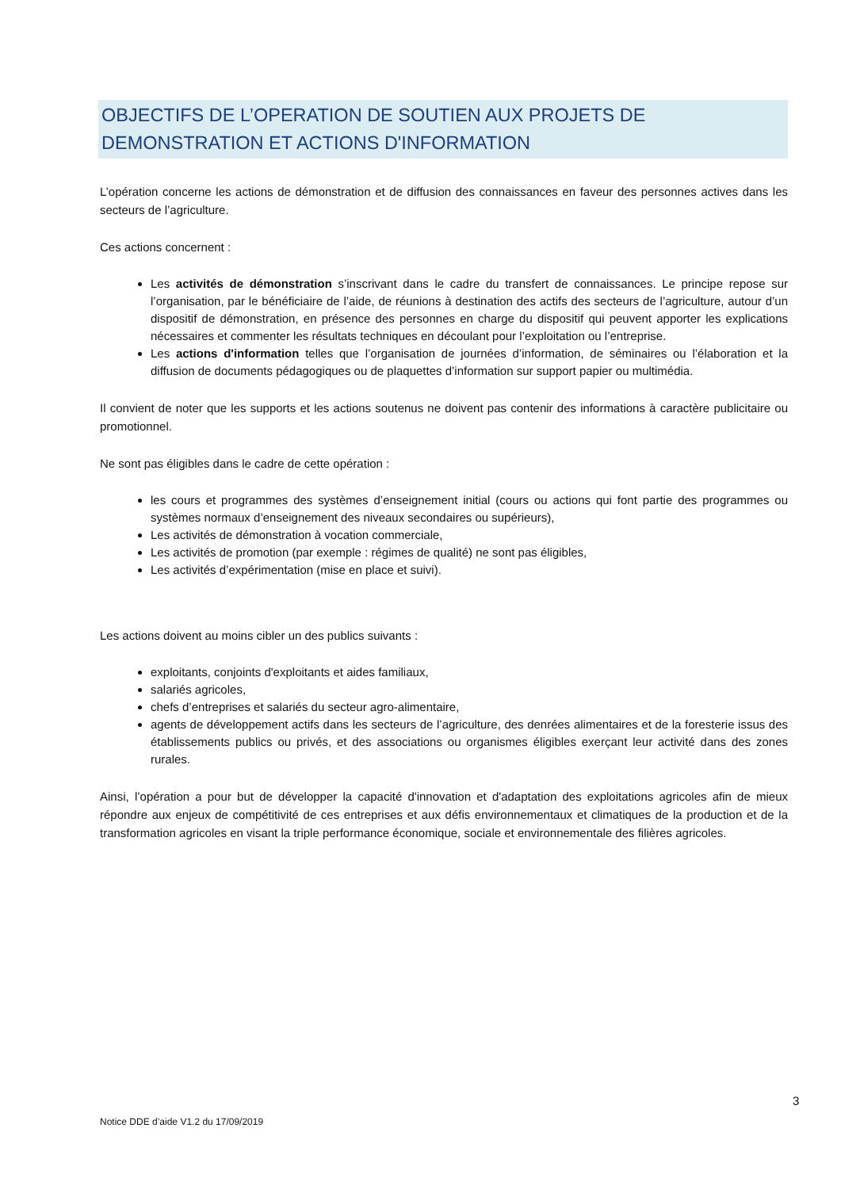OBJECTIFS DE L’OPERATION DE SOUTIEN AUX PROJETS DE DEMONSTRATION ET ACTIONS D'INFORMATION
L’opération concerne les actions de démonstration et de diffusion des connaissances en faveur des personnes actives dans les secteurs de l’agriculture.
Ces actions concernent :
Les activités de démonstration s’inscrivant dans le cadre du transfert de connaissances. Le principe repose sur l’organisation, par le bénéficiaire de l’aide, de réunions à destination des actifs des secteurs de l’agriculture, autour d’un dispositif de démonstration, en présence des personnes en charge du dispositif qui peuvent apporter les explications nécessaires et commenter les résultats techniques en découlant pour l’exploitation ou l’entreprise.
Les actions d'information telles que l’organisation de journées d’information, de séminaires ou l’élaboration et la diffusion de documents pédagogiques ou de plaquettes d’information sur support papier ou multimédia.
Il convient de noter que les supports et les actions soutenus ne doivent pas contenir des informations à caractère publicitaire ou promotionnel.
Ne sont pas éligibles dans le cadre de cette opération :
les cours et programmes des systèmes d’enseignement initial (cours ou actions qui font partie des programmes ou systèmes normaux d’enseignement des niveaux secondaires ou supérieurs),
Les activités de démonstration à vocation commerciale,
Les activités de promotion (par exemple : régimes de qualité) ne sont pas éligibles,
Les activités d’expérimentation (mise en place et suivi).
Les actions doivent au moins cibler un des publics suivants :
exploitants, conjoints d'exploitants et aides familiaux,
salariés agricoles,
chefs d’entreprises et salariés du secteur agro-alimentaire,
agents de développement actifs dans les secteurs de l’agriculture, des denrées alimentaires et de la foresterie issus des établissements publics ou privés, et des associations ou organismes éligibles exerçant leur activité dans des zones rurales.
Ainsi, l’opération a pour but de développer la capacité d'innovation et d'adaptation des exploitations agricoles afin de mieux répondre aux enjeux de compétitivité de ces entreprises et aux défis environnementaux et climatiques de la production et de la transformation agricoles en visant la triple performance économique, sociale et environnementale des filières agricoles.
3
Notice DDE d’aide V1.2 du 17/09/2019